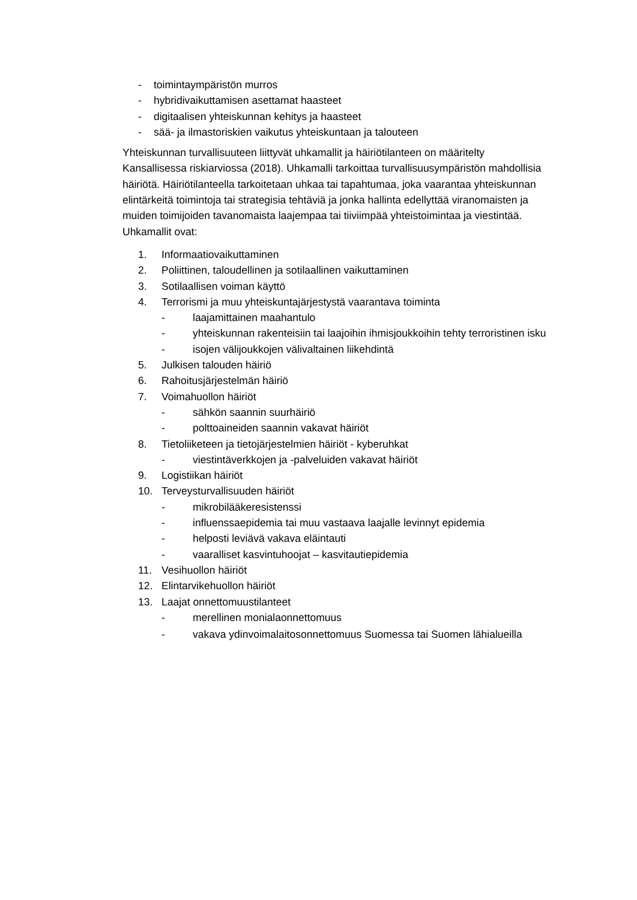- toimintaympäristön murros
- hybridivaikuttamisen asettamat haasteet
- digitaalisen yhteiskunnan kehitys ja haasteet
- sää- ja ilmastoriskien vaikutus yhteiskuntaan ja talouteen
Yhteiskunnan turvallisuuteen liittyvät uhkamallit ja häiriötilanteen on määritelty Kansallisessa riskiarviossa (2018). Uhkamalli tarkoittaa turvallisuusympäristön mahdollisia häiriötä. Häiriötilanteella tarkoitetaan uhkaa tai tapahtumaa, joka vaarantaa yhteiskunnan elintärkeitä toimintoja tai strategisia tehtäviä ja jonka hallinta edellyttää viranomaisten ja muiden toimijoiden tavanomaista laajempaa tai tiiviimpää yhteistoimintaa ja viestintää. Uhkamallit ovat:
1. Informaatiovaikuttaminen
2. Poliittinen, taloudellinen ja sotilaallinen vaikuttaminen
3. Sotilaallisen voiman käyttö
4. Terrorismi ja muu yhteiskuntajärjestystä vaarantava toiminta
- laajamittainen maahantulo
- yhteiskunnan rakenteisiin tai laajoihin ihmisjoukkoihin tehty terroristinen isku
- isojen välijoukkojen välivaltainen liikehdintä
5. Julkisen talouden häiriö
6. Rahoitusjärjestelmän häiriö
7. Voimahuollon häiriöt
- sähkön saannin suurhäiriö
- polttoaineiden saannin vakavat häiriöt
8. Tietoliiketeen ja tietojärjestelmien häiriöt - kyberuhkat
- viestintäverkkojen ja -palveluiden vakavat häiriöt
9. Logistiikan häiriöt
10. Terveysturvallisuuden häiriöt
- mikrobilääkeresistenssi
- influenssaepidemia tai muu vastaava laajalle levinnyt epidemia
- helposti leviävä vakava eläintauti
- vaaralliset kasvintuhoojat – kasvitautiepidemia
11. Vesihuollon häiriöt
12. Elintarvikehuollon häiriöt
13. Laajat onnettomuustilanteet
- merellinen monialaonnettomuus
- vakava ydinvoimalaitosonnettomuus Suomessa tai Suomen lähialueilla